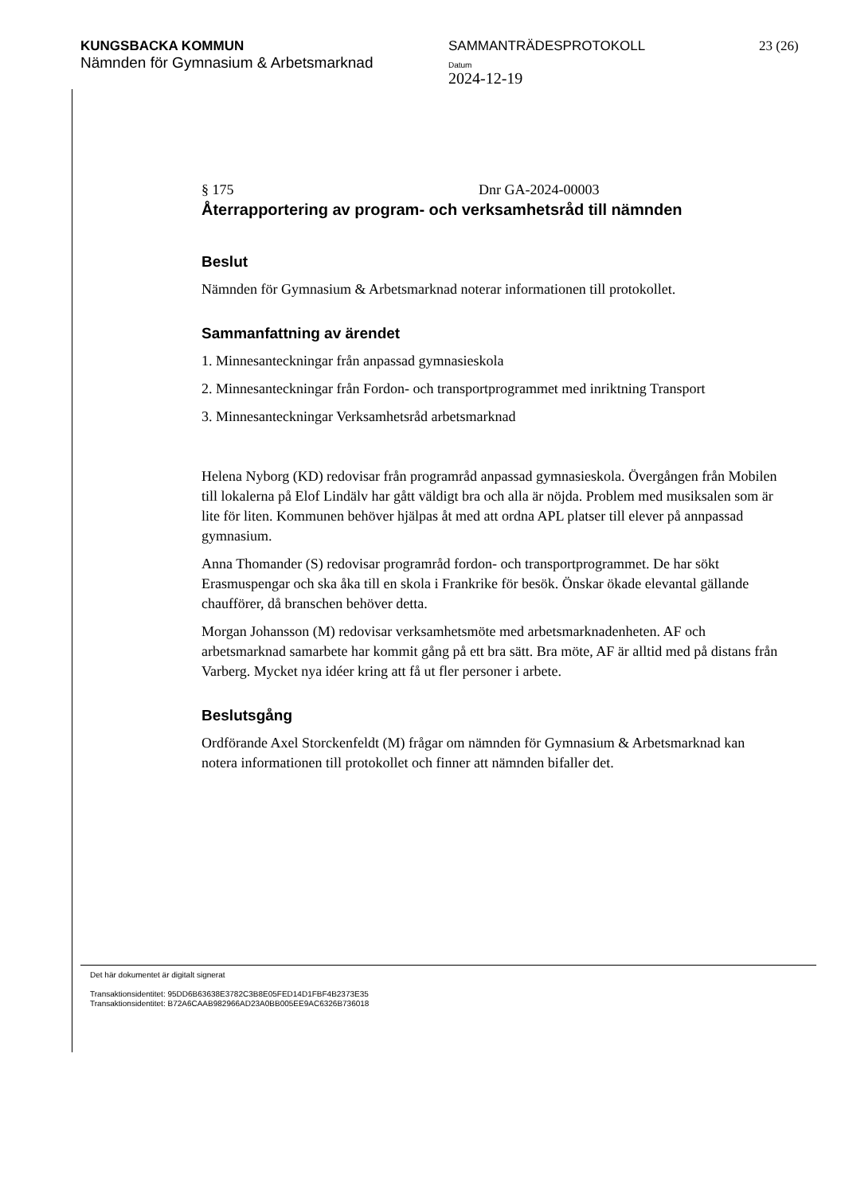KUNGSBACKA KOMMUN
Nämnden för Gymnasium & Arbetsmarknad
SAMMANTRÄDESPROTOKOLL
Datum
2024-12-19
23 (26)
§ 175 Dnr GA-2024-00003
Återrapportering av program- och verksamhetsråd till nämnden
Beslut
Nämnden för Gymnasium & Arbetsmarknad noterar informationen till protokollet.
Sammanfattning av ärendet
1. Minnesanteckningar från anpassad gymnasieskola
2. Minnesanteckningar från Fordon- och transportprogrammet med inriktning Transport
3. Minnesanteckningar Verksamhetsråd arbetsmarknad
Helena Nyborg (KD) redovisar från programråd anpassad gymnasieskola. Övergången från Mobilen till lokalerna på Elof Lindälv har gått väldigt bra och alla är nöjda. Problem med musiksalen som är lite för liten. Kommunen behöver hjälpas åt med att ordna APL platser till elever på annpassad gymnasium.
Anna Thomander (S) redovisar programråd fordon- och transportprogrammet. De har sökt Erasmuspengar och ska åka till en skola i Frankrike för besök. Önskar ökade elevantal gällande chaufförer, då branschen behöver detta.
Morgan Johansson (M) redovisar verksamhetsmöte med arbetsmarknadenheten. AF och arbetsmarknad samarbete har kommit gång på ett bra sätt. Bra möte, AF är alltid med på distans från Varberg. Mycket nya idéer kring att få ut fler personer i arbete.
Beslutsgång
Ordförande Axel Storckenfeldt (M) frågar om nämnden för Gymnasium & Arbetsmarknad kan notera informationen till protokollet och finner att nämnden bifaller det.
Det här dokumentet är digitalt signerat
Transaktionsidentitet: 95DD6B63638E3782C3B8E05FED14D1FBF4B2373E35
Transaktionsidentitet: B72A6CAAB982966AD23A0BB005EE9AC6326B736018